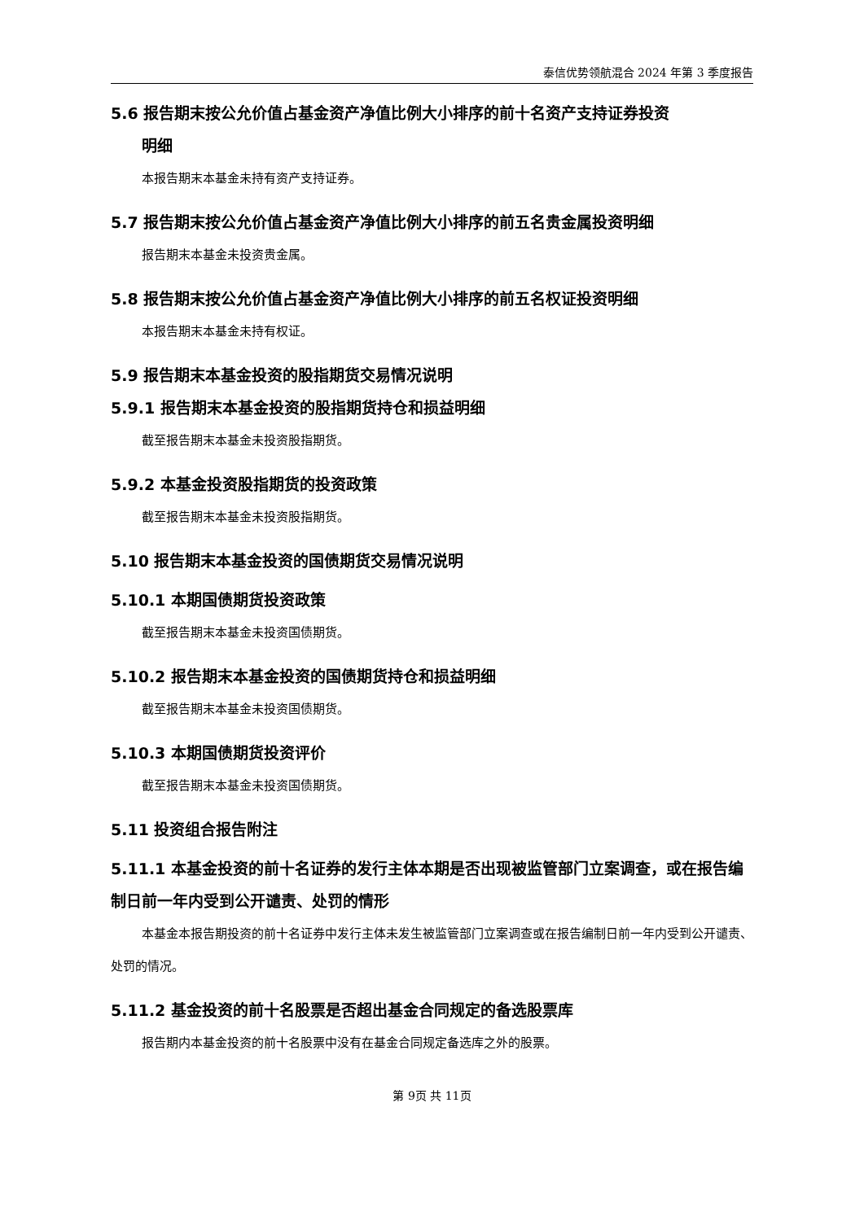泰信优势领航混合 2024 年第 3 季度报告
5.6 报告期末按公允价值占基金资产净值比例大小排序的前十名资产支持证券投资
明细
本报告期末本基金未持有资产支持证券。
5.7 报告期末按公允价值占基金资产净值比例大小排序的前五名贵金属投资明细
报告期末本基金未投资贵金属。
5.8 报告期末按公允价值占基金资产净值比例大小排序的前五名权证投资明细
本报告期末本基金未持有权证。
5.9 报告期末本基金投资的股指期货交易情况说明
5.9.1 报告期末本基金投资的股指期货持仓和损益明细
截至报告期末本基金未投资股指期货。
5.9.2 本基金投资股指期货的投资政策
截至报告期末本基金未投资股指期货。
5.10 报告期末本基金投资的国债期货交易情况说明
5.10.1 本期国债期货投资政策
截至报告期末本基金未投资国债期货。
5.10.2 报告期末本基金投资的国债期货持仓和损益明细
截至报告期末本基金未投资国债期货。
5.10.3 本期国债期货投资评价
截至报告期末本基金未投资国债期货。
5.11 投资组合报告附注
5.11.1 本基金投资的前十名证券的发行主体本期是否出现被监管部门立案调查，或在报告编制日前一年内受到公开谴责、处罚的情形
本基金本报告期投资的前十名证券中发行主体未发生被监管部门立案调查或在报告编制日前一年内受到公开谴责、处罚的情况。
5.11.2 基金投资的前十名股票是否超出基金合同规定的备选股票库
报告期内本基金投资的前十名股票中没有在基金合同规定备选库之外的股票。
第 9页 共 11页